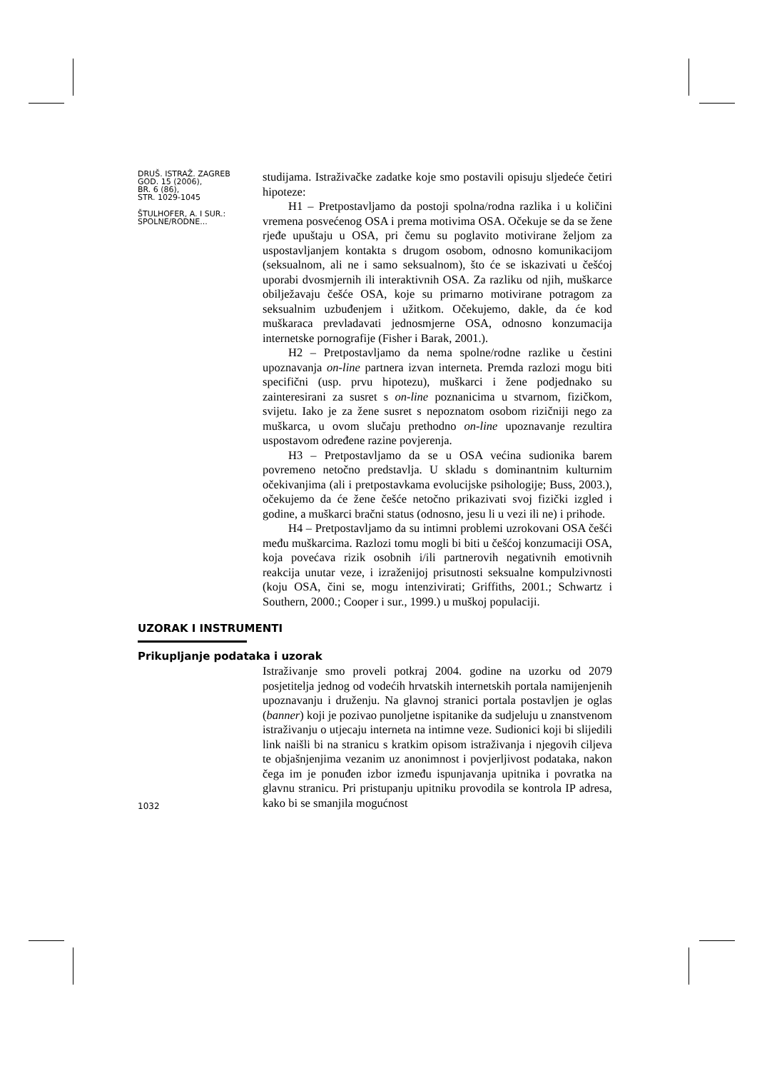DRUŠ. ISTRAŽ. ZAGREB
GOD. 15 (2006),
BR. 6 (86),
STR. 1029-1045
ŠTULHOFER, A. I SUR.:
SPOLNE/RODNE...
studijama. Istraživačke zadatke koje smo postavili opisuju sljedeće četiri hipoteze:
H1 – Pretpostavljamo da postoji spolna/rodna razlika i u količini vremena posvećenog OSA i prema motivima OSA. Očekuje se da se žene rjeđe upuštaju u OSA, pri čemu su poglavito motivirane željom za uspostavljanjem kontakta s drugom osobom, odnosno komunikacijom (seksualnom, ali ne i samo seksualnom), što će se iskazivati u češćoj uporabi dvosmjernih ili interaktivnih OSA. Za razliku od njih, muškarce obilježavaju češće OSA, koje su primarno motivirane potragom za seksualnim uzbuđenjem i užitkom. Očekujemo, dakle, da će kod muškaraca prevladavati jednosmjerne OSA, odnosno konzumacija internetske pornografije (Fisher i Barak, 2001.).
H2 – Pretpostavljamo da nema spolne/rodne razlike u čestini upoznavanja on-line partnera izvan interneta. Premda razlozi mogu biti specifični (usp. prvu hipotezu), muškarci i žene podjednako su zainteresirani za susret s on-line poznanicima u stvarnom, fizičkom, svijetu. Iako je za žene susret s nepoznatom osobom rizičniji nego za muškarca, u ovom slučaju prethodno on-line upoznavanje rezultira uspostavom određene razine povjerenja.
H3 – Pretpostavljamo da se u OSA većina sudionika barem povremeno netočno predstavlja. U skladu s dominantnim kulturnim očekivanjima (ali i pretpostavkama evolucijske psihologije; Buss, 2003.), očekujemo da će žene češće netočno prikazivati svoj fizički izgled i godine, a muškarci bračni status (odnosno, jesu li u vezi ili ne) i prihode.
H4 – Pretpostavljamo da su intimni problemi uzrokovani OSA češći među muškarcima. Razlozi tomu mogli bi biti u češćoj konzumaciji OSA, koja povećava rizik osobnih i/ili partnerovih negativnih emotivnih reakcija unutar veze, i izraženijoj prisutnosti seksualne kompulzivnosti (koju OSA, čini se, mogu intenzivirati; Griffiths, 2001.; Schwartz i Southern, 2000.; Cooper i sur., 1999.) u muškoj populaciji.
UZORAK I INSTRUMENTI
Prikupljanje podataka i uzorak
1032
Istraživanje smo proveli potkraj 2004. godine na uzorku od 2079 posjetitelja jednog od vodećih hrvatskih internetskih portala namijenjenih upoznavanju i druženju. Na glavnoj stranici portala postavljen je oglas (banner) koji je pozivao punoljetne ispitanike da sudjeluju u znanstvenom istraživanju o utjecaju interneta na intimne veze. Sudionici koji bi slijedili link naišli bi na stranicu s kratkim opisom istraživanja i njegovih ciljeva te objašnjenjima vezanim uz anonimnost i povjerljivost podataka, nakon čega im je ponuđen izbor između ispunjavanja upitnika i povratka na glavnu stranicu. Pri pristupanju upitniku provodila se kontrola IP adresa, kako bi se smanjila mogućnost